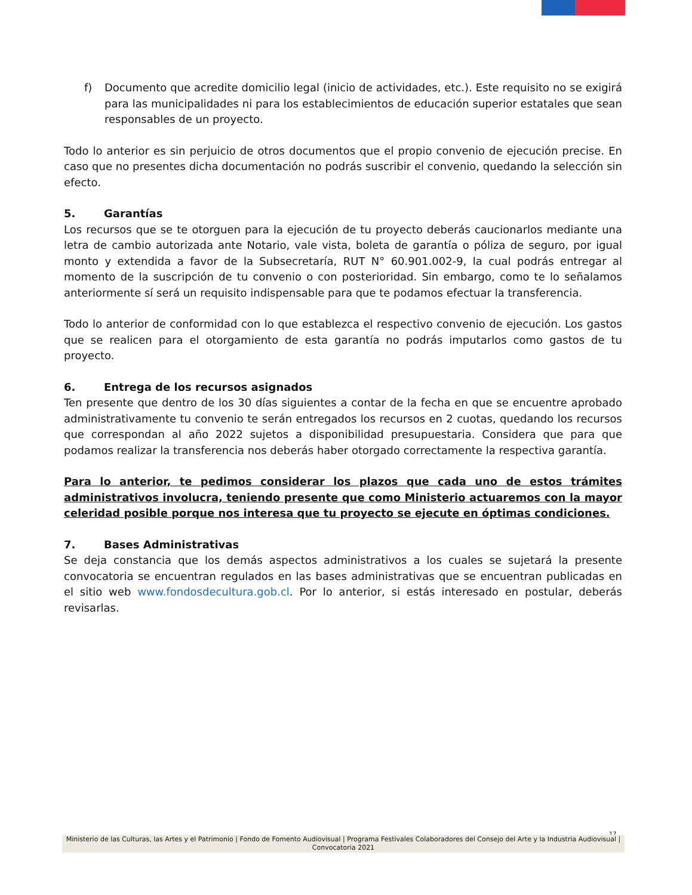f) Documento que acredite domicilio legal (inicio de actividades, etc.). Este requisito no se exigirá para las municipalidades ni para los establecimientos de educación superior estatales que sean responsables de un proyecto.
Todo lo anterior es sin perjuicio de otros documentos que el propio convenio de ejecución precise. En caso que no presentes dicha documentación no podrás suscribir el convenio, quedando la selección sin efecto.
5. Garantías
Los recursos que se te otorguen para la ejecución de tu proyecto deberás caucionarlos mediante una letra de cambio autorizada ante Notario, vale vista, boleta de garantía o póliza de seguro, por igual monto y extendida a favor de la Subsecretaría, RUT N° 60.901.002-9, la cual podrás entregar al momento de la suscripción de tu convenio o con posterioridad. Sin embargo, como te lo señalamos anteriormente sí será un requisito indispensable para que te podamos efectuar la transferencia.
Todo lo anterior de conformidad con lo que establezca el respectivo convenio de ejecución. Los gastos que se realicen para el otorgamiento de esta garantía no podrás imputarlos como gastos de tu proyecto.
6. Entrega de los recursos asignados
Ten presente que dentro de los 30 días siguientes a contar de la fecha en que se encuentre aprobado administrativamente tu convenio te serán entregados los recursos en 2 cuotas, quedando los recursos que correspondan al año 2022 sujetos a disponibilidad presupuestaria. Considera que para que podamos realizar la transferencia nos deberás haber otorgado correctamente la respectiva garantía.
Para lo anterior, te pedimos considerar los plazos que cada uno de estos trámites administrativos involucra, teniendo presente que como Ministerio actuaremos con la mayor celeridad posible porque nos interesa que tu proyecto se ejecute en óptimas condiciones.
7. Bases Administrativas
Se deja constancia que los demás aspectos administrativos a los cuales se sujetará la presente convocatoria se encuentran regulados en las bases administrativas que se encuentran publicadas en el sitio web www.fondosdecultura.gob.cl. Por lo anterior, si estás interesado en postular, deberás revisarlas.
17
Ministerio de las Culturas, las Artes y el Patrimonio | Fondo de Fomento Audiovisual | Programa Festivales Colaboradores del Consejo del Arte y la Industria Audiovisual | Convocatoria 2021